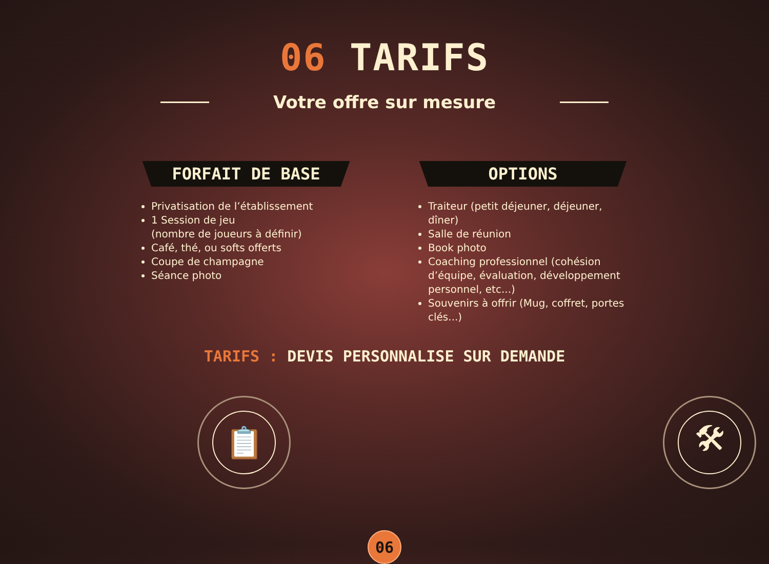06 TARIFS
Votre offre sur mesure
FORFAIT DE BASE
Privatisation de l’établissement
1 Session de jeu
(nombre de joueurs à définir)
Café, thé, ou softs offerts
Coupe de champagne
Séance photo
OPTIONS
Traiteur (petit déjeuner, déjeuner, dîner)
Salle de réunion
Book photo
Coaching professionnel (cohésion d’équipe, évaluation, développement personnel, etc...)
Souvenirs à offrir (Mug, coffret, portes clés...)
TARIFS : DEVIS PERSONNALISE SUR DEMANDE
📋 🛠
06